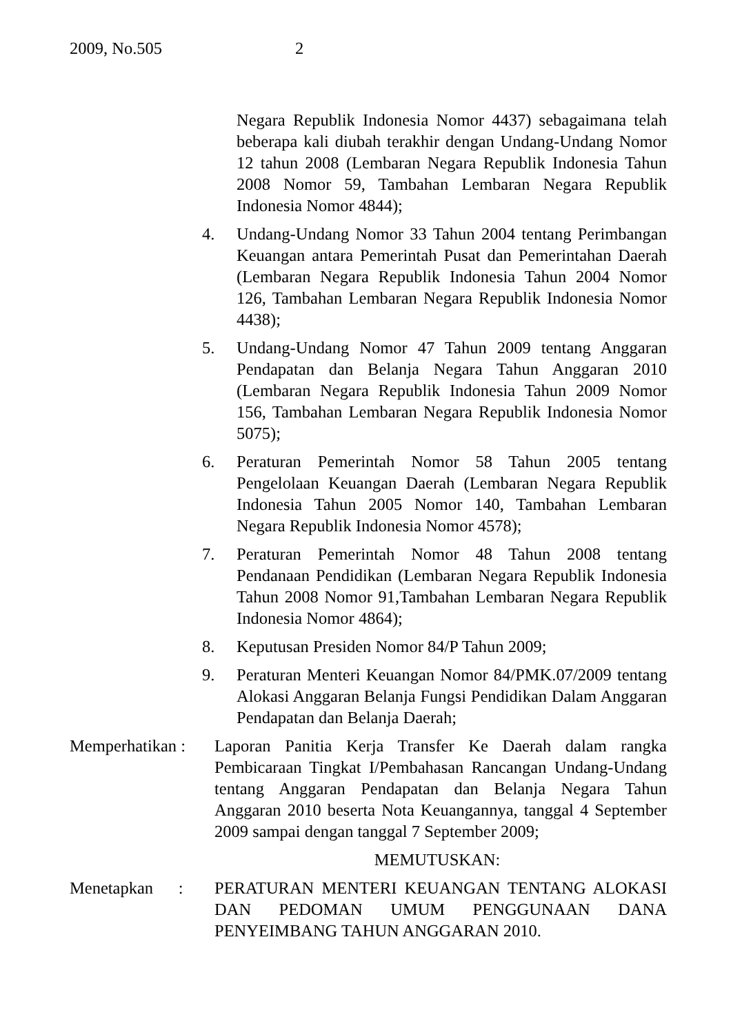2009, No.505 2
Negara Republik Indonesia Nomor 4437) sebagaimana telah beberapa kali diubah terakhir dengan Undang-Undang Nomor 12 tahun 2008 (Lembaran Negara Republik Indonesia Tahun 2008 Nomor 59, Tambahan Lembaran Negara Republik Indonesia Nomor 4844);
4. Undang-Undang Nomor 33 Tahun 2004 tentang Perimbangan Keuangan antara Pemerintah Pusat dan Pemerintahan Daerah (Lembaran Negara Republik Indonesia Tahun 2004 Nomor 126, Tambahan Lembaran Negara Republik Indonesia Nomor 4438);
5. Undang-Undang Nomor 47 Tahun 2009 tentang Anggaran Pendapatan dan Belanja Negara Tahun Anggaran 2010 (Lembaran Negara Republik Indonesia Tahun 2009 Nomor 156, Tambahan Lembaran Negara Republik Indonesia Nomor 5075);
6. Peraturan Pemerintah Nomor 58 Tahun 2005 tentang Pengelolaan Keuangan Daerah (Lembaran Negara Republik Indonesia Tahun 2005 Nomor 140, Tambahan Lembaran Negara Republik Indonesia Nomor 4578);
7. Peraturan Pemerintah Nomor 48 Tahun 2008 tentang Pendanaan Pendidikan (Lembaran Negara Republik Indonesia Tahun 2008 Nomor 91,Tambahan Lembaran Negara Republik Indonesia Nomor 4864);
8. Keputusan Presiden Nomor 84/P Tahun 2009;
9. Peraturan Menteri Keuangan Nomor 84/PMK.07/2009 tentang Alokasi Anggaran Belanja Fungsi Pendidikan Dalam Anggaran Pendapatan dan Belanja Daerah;
Memperhatikan :
Laporan Panitia Kerja Transfer Ke Daerah dalam rangka Pembicaraan Tingkat I/Pembahasan Rancangan Undang-Undang tentang Anggaran Pendapatan dan Belanja Negara Tahun Anggaran 2010 beserta Nota Keuangannya, tanggal 4 September 2009 sampai dengan tanggal 7 September 2009;
MEMUTUSKAN:
Menetapkan :
PERATURAN MENTERI KEUANGAN TENTANG ALOKASI DAN PEDOMAN UMUM PENGGUNAAN DANA PENYEIMBANG TAHUN ANGGARAN 2010.